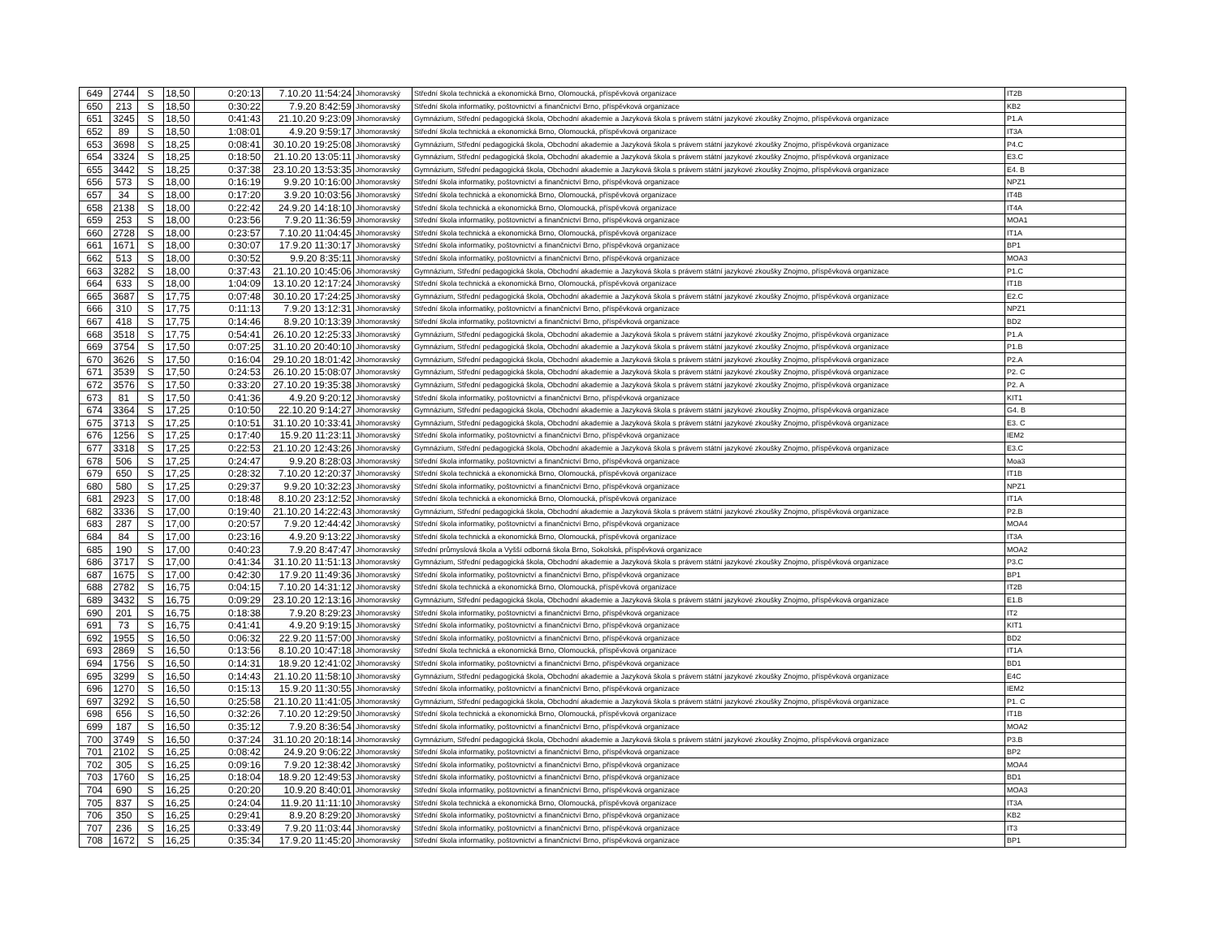| 649 | 2744 | S | 18,50 | 0:20:13 | 7.10.20 11:54:24 | Jihomoravský | Střední škola technická a ekonomická Brno, Olomoucká, příspěvková organizace | IT2B |
| 650 | 213 | S | 18,50 | 0:30:22 | 7.9.20 8:42:59 | Jihomoravský | Střední škola informatiky, poštovnictví a finančnictví Brno, příspěvková organizace | KB2 |
| 651 | 3245 | S | 18,50 | 0:41:43 | 21.10.20 9:23:09 | Jihomoravský | Gymnázium, Střední pedagogická škola, Obchodní akademie a Jazyková škola s právem státní jazykové zkoušky Znojmo, příspěvková organizace | P1.A |
| 652 | 89 | S | 18,50 | 1:08:01 | 4.9.20 9:59:17 | Jihomoravský | Střední škola technická a ekonomická Brno, Olomoucká, příspěvková organizace | IT3A |
| 653 | 3698 | S | 18,25 | 0:08:41 | 30.10.20 19:25:08 | Jihomoravský | Gymnázium, Střední pedagogická škola, Obchodní akademie a Jazyková škola s právem státní jazykové zkoušky Znojmo, příspěvková organizace | P4.C |
| 654 | 3324 | S | 18,25 | 0:18:50 | 21.10.20 13:05:11 | Jihomoravský | Gymnázium, Střední pedagogická škola, Obchodní akademie a Jazyková škola s právem státní jazykové zkoušky Znojmo, příspěvková organizace | E3.C |
| 655 | 3442 | S | 18,25 | 0:37:38 | 23.10.20 13:53:35 | Jihomoravský | Gymnázium, Střední pedagogická škola, Obchodní akademie a Jazyková škola s právem státní jazykové zkoušky Znojmo, příspěvková organizace | E4. B |
| 656 | 573 | S | 18,00 | 0:16:19 | 9.9.20 10:16:00 | Jihomoravský | Střední škola informatiky, poštovnictví a finančnictví Brno, příspěvková organizace | NPZ1 |
| 657 | 34 | S | 18,00 | 0:17:20 | 3.9.20 10:03:56 | Jihomoravský | Střední škola technická a ekonomická Brno, Olomoucká, příspěvková organizace | IT4B |
| 658 | 2138 | S | 18,00 | 0:22:42 | 24.9.20 14:18:10 | Jihomoravský | Střední škola technická a ekonomická Brno, Olomoucká, příspěvková organizace | IT4A |
| 659 | 253 | S | 18,00 | 0:23:56 | 7.9.20 11:36:59 | Jihomoravský | Střední škola informatiky, poštovnictví a finančnictví Brno, příspěvková organizace | MOA1 |
| 660 | 2728 | S | 18,00 | 0:23:57 | 7.10.20 11:04:45 | Jihomoravský | Střední škola technická a ekonomická Brno, Olomoucká, příspěvková organizace | IT1A |
| 661 | 1671 | S | 18,00 | 0:30:07 | 17.9.20 11:30:17 | Jihomoravský | Střední škola informatiky, poštovnictví a finančnictví Brno, příspěvková organizace | BP1 |
| 662 | 513 | S | 18,00 | 0:30:52 | 9.9.20 8:35:11 | Jihomoravský | Střední škola informatiky, poštovnictví a finančnictví Brno, příspěvková organizace | MOA3 |
| 663 | 3282 | S | 18,00 | 0:37:43 | 21.10.20 10:45:06 | Jihomoravský | Gymnázium, Střední pedagogická škola, Obchodní akademie a Jazyková škola s právem státní jazykové zkoušky Znojmo, příspěvková organizace | P1.C |
| 664 | 633 | S | 18,00 | 1:04:09 | 13.10.20 12:17:24 | Jihomoravský | Střední škola technická a ekonomická Brno, Olomoucká, příspěvková organizace | IT1B |
| 665 | 3687 | S | 17,75 | 0:07:48 | 30.10.20 17:24:25 | Jihomoravský | Gymnázium, Střední pedagogická škola, Obchodní akademie a Jazyková škola s právem státní jazykové zkoušky Znojmo, příspěvková organizace | E2.C |
| 666 | 310 | S | 17,75 | 0:11:13 | 7.9.20 13:12:31 | Jihomoravský | Střední škola informatiky, poštovnictví a finančnictví Brno, příspěvková organizace | NPZ1 |
| 667 | 418 | S | 17,75 | 0:14:46 | 8.9.20 10:13:39 | Jihomoravský | Střední škola informatiky, poštovnictví a finančnictví Brno, příspěvková organizace | BD2 |
| 668 | 3518 | S | 17,75 | 0:54:41 | 26.10.20 12:25:33 | Jihomoravský | Gymnázium, Střední pedagogická škola, Obchodní akademie a Jazyková škola s právem státní jazykové zkoušky Znojmo, příspěvková organizace | P1.A |
| 669 | 3754 | S | 17,50 | 0:07:25 | 31.10.20 20:40:10 | Jihomoravský | Gymnázium, Střední pedagogická škola, Obchodní akademie a Jazyková škola s právem státní jazykové zkoušky Znojmo, příspěvková organizace | P1.B |
| 670 | 3626 | S | 17,50 | 0:16:04 | 29.10.20 18:01:42 | Jihomoravský | Gymnázium, Střední pedagogická škola, Obchodní akademie a Jazyková škola s právem státní jazykové zkoušky Znojmo, příspěvková organizace | P2.A |
| 671 | 3539 | S | 17,50 | 0:24:53 | 26.10.20 15:08:07 | Jihomoravský | Gymnázium, Střední pedagogická škola, Obchodní akademie a Jazyková škola s právem státní jazykové zkoušky Znojmo, příspěvková organizace | P2. C |
| 672 | 3576 | S | 17,50 | 0:33:20 | 27.10.20 19:35:38 | Jihomoravský | Gymnázium, Střední pedagogická škola, Obchodní akademie a Jazyková škola s právem státní jazykové zkoušky Znojmo, příspěvková organizace | P2. A |
| 673 | 81 | S | 17,50 | 0:41:36 | 4.9.20 9:20:12 | Jihomoravský | Střední škola informatiky, poštovnictví a finančnictví Brno, příspěvková organizace | KIT1 |
| 674 | 3364 | S | 17,25 | 0:10:50 | 22.10.20 9:14:27 | Jihomoravský | Gymnázium, Střední pedagogická škola, Obchodní akademie a Jazyková škola s právem státní jazykové zkoušky Znojmo, příspěvková organizace | G4. B |
| 675 | 3713 | S | 17,25 | 0:10:51 | 31.10.20 10:33:41 | Jihomoravský | Gymnázium, Střední pedagogická škola, Obchodní akademie a Jazyková škola s právem státní jazykové zkoušky Znojmo, příspěvková organizace | E3. C |
| 676 | 1256 | S | 17,25 | 0:17:40 | 15.9.20 11:23:11 | Jihomoravský | Střední škola informatiky, poštovnictví a finančnictví Brno, příspěvková organizace | IEM2 |
| 677 | 3318 | S | 17,25 | 0:22:53 | 21.10.20 12:43:26 | Jihomoravský | Gymnázium, Střední pedagogická škola, Obchodní akademie a Jazyková škola s právem státní jazykové zkoušky Znojmo, příspěvková organizace | E3.C |
| 678 | 506 | S | 17,25 | 0:24:47 | 9.9.20 8:28:03 | Jihomoravský | Střední škola informatiky, poštovnictví a finančnictví Brno, příspěvková organizace | Moa3 |
| 679 | 650 | S | 17,25 | 0:28:32 | 7.10.20 12:20:37 | Jihomoravský | Střední škola technická a ekonomická Brno, Olomoucká, příspěvková organizace | IT1B |
| 680 | 580 | S | 17,25 | 0:29:37 | 9.9.20 10:32:23 | Jihomoravský | Střední škola informatiky, poštovnictví a finančnictví Brno, příspěvková organizace | NPZ1 |
| 681 | 2923 | S | 17,00 | 0:18:48 | 8.10.20 23:12:52 | Jihomoravský | Střední škola technická a ekonomická Brno, Olomoucká, příspěvková organizace | IT1A |
| 682 | 3336 | S | 17,00 | 0:19:40 | 21.10.20 14:22:43 | Jihomoravský | Gymnázium, Střední pedagogická škola, Obchodní akademie a Jazyková škola s právem státní jazykové zkoušky Znojmo, příspěvková organizace | P2.B |
| 683 | 287 | S | 17,00 | 0:20:57 | 7.9.20 12:44:42 | Jihomoravský | Střední škola informatiky, poštovnictví a finančnictví Brno, příspěvková organizace | MOA4 |
| 684 | 84 | S | 17,00 | 0:23:16 | 4.9.20 9:13:22 | Jihomoravský | Střední škola technická a ekonomická Brno, Olomoucká, příspěvková organizace | IT3A |
| 685 | 190 | S | 17,00 | 0:40:23 | 7.9.20 8:47:47 | Jihomoravský | Střední průmyslová škola a Vyšší odborná škola Brno, Sokolská, příspěvková organizace | MOA2 |
| 686 | 3717 | S | 17,00 | 0:41:34 | 31.10.20 11:51:13 | Jihomoravský | Gymnázium, Střední pedagogická škola, Obchodní akademie a Jazyková škola s právem státní jazykové zkoušky Znojmo, příspěvková organizace | P3.C |
| 687 | 1675 | S | 17,00 | 0:42:30 | 17.9.20 11:49:36 | Jihomoravský | Střední škola informatiky, poštovnictví a finančnictví Brno, příspěvková organizace | BP1 |
| 688 | 2782 | S | 16,75 | 0:04:15 | 7.10.20 14:31:12 | Jihomoravský | Střední škola technická a ekonomická Brno, Olomoucká, příspěvková organizace | IT2B |
| 689 | 3432 | S | 16,75 | 0:09:29 | 23.10.20 12:13:16 | Jihomoravský | Gymnázium, Střední pedagogická škola, Obchodní akademie a Jazyková škola s právem státní jazykové zkoušky Znojmo, příspěvková organizace | E1.B |
| 690 | 201 | S | 16,75 | 0:18:38 | 7.9.20 8:29:23 | Jihomoravský | Střední škola informatiky, poštovnictví a finančnictví Brno, příspěvková organizace | IT2 |
| 691 | 73 | S | 16,75 | 0:41:41 | 4.9.20 9:19:15 | Jihomoravský | Střední škola informatiky, poštovnictví a finančnictví Brno, příspěvková organizace | KIT1 |
| 692 | 1955 | S | 16,50 | 0:06:32 | 22.9.20 11:57:00 | Jihomoravský | Střední škola informatiky, poštovnictví a finančnictví Brno, příspěvková organizace | BD2 |
| 693 | 2869 | S | 16,50 | 0:13:56 | 8.10.20 10:47:18 | Jihomoravský | Střední škola technická a ekonomická Brno, Olomoucká, příspěvková organizace | IT1A |
| 694 | 1756 | S | 16,50 | 0:14:31 | 18.9.20 12:41:02 | Jihomoravský | Střední škola informatiky, poštovnictví a finančnictví Brno, příspěvková organizace | BD1 |
| 695 | 3299 | S | 16,50 | 0:14:43 | 21.10.20 11:58:10 | Jihomoravský | Gymnázium, Střední pedagogická škola, Obchodní akademie a Jazyková škola s právem státní jazykové zkoušky Znojmo, příspěvková organizace | E4C |
| 696 | 1270 | S | 16,50 | 0:15:13 | 15.9.20 11:30:55 | Jihomoravský | Střední škola informatiky, poštovnictví a finančnictví Brno, příspěvková organizace | IEM2 |
| 697 | 3292 | S | 16,50 | 0:25:58 | 21.10.20 11:41:05 | Jihomoravský | Gymnázium, Střední pedagogická škola, Obchodní akademie a Jazyková škola s právem státní jazykové zkoušky Znojmo, příspěvková organizace | P1. C |
| 698 | 656 | S | 16,50 | 0:32:26 | 7.10.20 12:29:50 | Jihomoravský | Střední škola technická a ekonomická Brno, Olomoucká, příspěvková organizace | IT1B |
| 699 | 187 | S | 16,50 | 0:35:12 | 7.9.20 8:36:54 | Jihomoravský | Střední škola informatiky, poštovnictví a finančnictví Brno, příspěvková organizace | MOA2 |
| 700 | 3749 | S | 16,50 | 0:37:24 | 31.10.20 20:18:14 | Jihomoravský | Gymnázium, Střední pedagogická škola, Obchodní akademie a Jazyková škola s právem státní jazykové zkoušky Znojmo, příspěvková organizace | P3.B |
| 701 | 2102 | S | 16,25 | 0:08:42 | 24.9.20 9:06:22 | Jihomoravský | Střední škola informatiky, poštovnictví a finančnictví Brno, příspěvková organizace | BP2 |
| 702 | 305 | S | 16,25 | 0:09:16 | 7.9.20 12:38:42 | Jihomoravský | Střední škola informatiky, poštovnictví a finančnictví Brno, příspěvková organizace | MOA4 |
| 703 | 1760 | S | 16,25 | 0:18:04 | 18.9.20 12:49:53 | Jihomoravský | Střední škola informatiky, poštovnictví a finančnictví Brno, příspěvková organizace | BD1 |
| 704 | 690 | S | 16,25 | 0:20:20 | 10.9.20 8:40:01 | Jihomoravský | Střední škola informatiky, poštovnictví a finančnictví Brno, příspěvková organizace | MOA3 |
| 705 | 837 | S | 16,25 | 0:24:04 | 11.9.20 11:11:10 | Jihomoravský | Střední škola technická a ekonomická Brno, Olomoucká, příspěvková organizace | IT3A |
| 706 | 350 | S | 16,25 | 0:29:41 | 8.9.20 8:29:20 | Jihomoravský | Střední škola informatiky, poštovnictví a finančnictví Brno, příspěvková organizace | KB2 |
| 707 | 236 | S | 16,25 | 0:33:49 | 7.9.20 11:03:44 | Jihomoravský | Střední škola informatiky, poštovnictví a finančnictví Brno, příspěvková organizace | IT3 |
| 708 | 1672 | S | 16,25 | 0:35:34 | 17.9.20 11:45:20 | Jihomoravský | Střední škola informatiky, poštovnictví a finančnictví Brno, příspěvková organizace | BP1 |